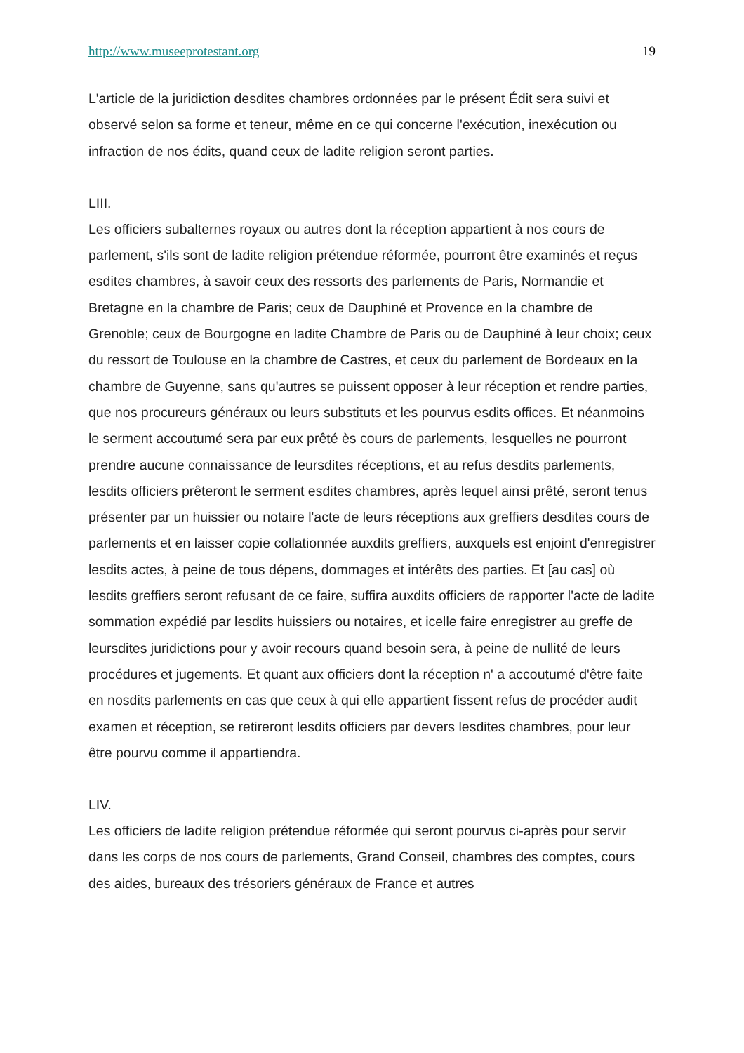http://www.museeprotestant.org 19
L'article de la juridiction desdites chambres ordonnées par le présent Édit sera suivi et observé selon sa forme et teneur, même en ce qui concerne l'exécution, inexécution ou infraction de nos édits, quand ceux de ladite religion seront parties.
LIII.
Les officiers subalternes royaux ou autres dont la réception appartient à nos cours de parlement, s'ils sont de ladite religion prétendue réformée, pourront être examinés et reçus esdites chambres, à savoir ceux des ressorts des parlements de Paris, Normandie et Bretagne en la chambre de Paris; ceux de Dauphiné et Provence en la chambre de Grenoble; ceux de Bourgogne en ladite Chambre de Paris ou de Dauphiné à leur choix; ceux du ressort de Toulouse en la chambre de Castres, et ceux du parlement de Bordeaux en la chambre de Guyenne, sans qu'autres se puissent opposer à leur réception et rendre parties, que nos procureurs généraux ou leurs substituts et les pourvus esdits offices. Et néanmoins le serment accoutumé sera par eux prêté ès cours de parlements, lesquelles ne pourront prendre aucune connaissance de leursdites réceptions, et au refus desdits parlements, lesdits officiers prêteront le serment esdites chambres, après lequel ainsi prêté, seront tenus présenter par un huissier ou notaire l'acte de leurs réceptions aux greffiers desdites cours de parlements et en laisser copie collationnée auxdits greffiers, auxquels est enjoint d'enregistrer lesdits actes, à peine de tous dépens, dommages et intérêts des parties. Et [au cas] où lesdits greffiers seront refusant de ce faire, suffira auxdits officiers de rapporter l'acte de ladite sommation expédié par lesdits huissiers ou notaires, et icelle faire enregistrer au greffe de leursdites juridictions pour y avoir recours quand besoin sera, à peine de nullité de leurs procédures et jugements. Et quant aux officiers dont la réception n' a accoutumé d'être faite en nosdits parlements en cas que ceux à qui elle appartient fissent refus de procéder audit examen et réception, se retireront lesdits officiers par devers lesdites chambres, pour leur être pourvu comme il appartiendra.
LIV.
Les officiers de ladite religion prétendue réformée qui seront pourvus ci-après pour servir dans les corps de nos cours de parlements, Grand Conseil, chambres des comptes, cours des aides, bureaux des trésoriers généraux de France et autres